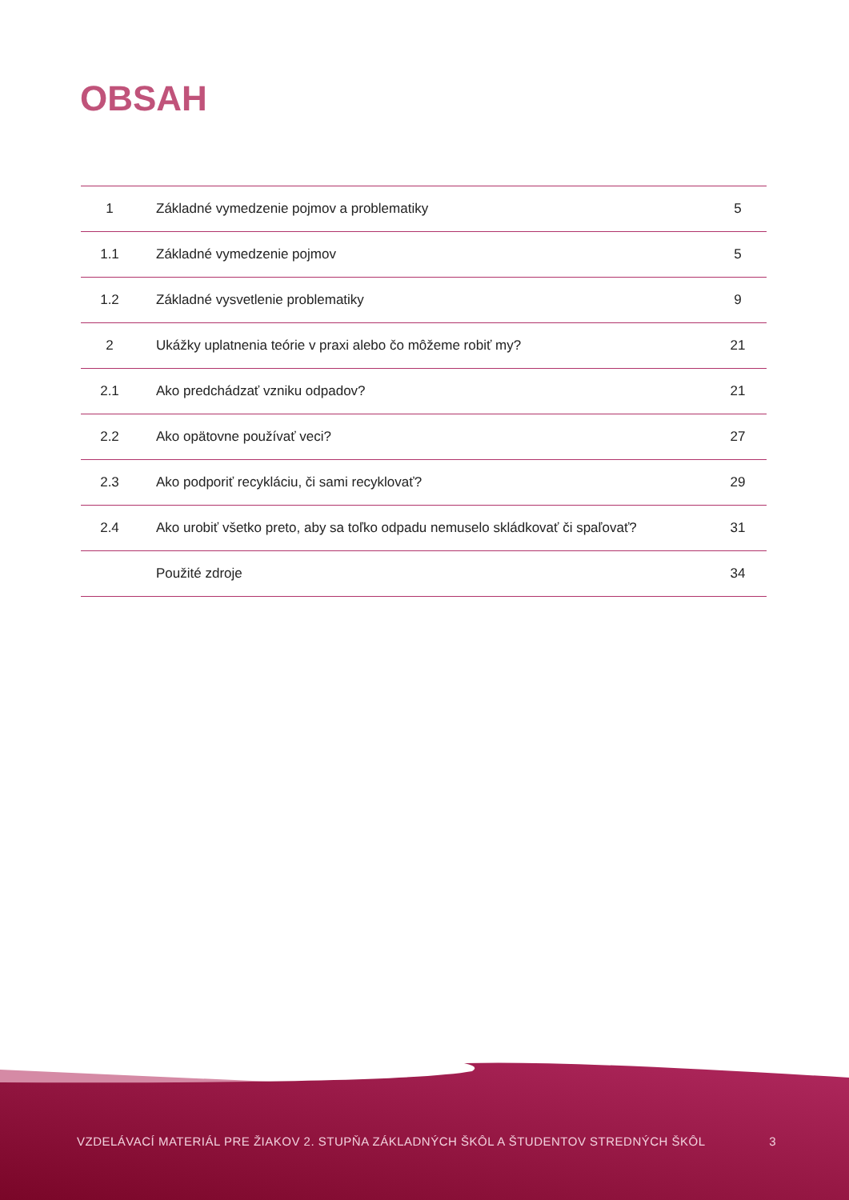OBSAH
| 1 | Základné vymedzenie pojmov a problematiky | 5 |
| 1.1 | Základné vymedzenie pojmov | 5 |
| 1.2 | Základné vysvetlenie problematiky | 9 |
| 2 | Ukážky uplatnenia teórie v praxi alebo čo môžeme robiť my? | 21 |
| 2.1 | Ako predchádzať vzniku odpadov? | 21 |
| 2.2 | Ako opätovne používať veci? | 27 |
| 2.3 | Ako podporiť recykláciu, či sami recyklovať? | 29 |
| 2.4 | Ako urobiť všetko preto, aby sa toľko odpadu nemuselo skládkovať či spaľovať? | 31 |
| | Použité zdroje | 34 |
VZDELÁVACÍ MATERIÁL PRE ŽIAKOV 2. STUPŇA ZÁKLADNÝCH ŠKÔL A ŠTUDENTOV STREDNÝCH ŠKÔL 3